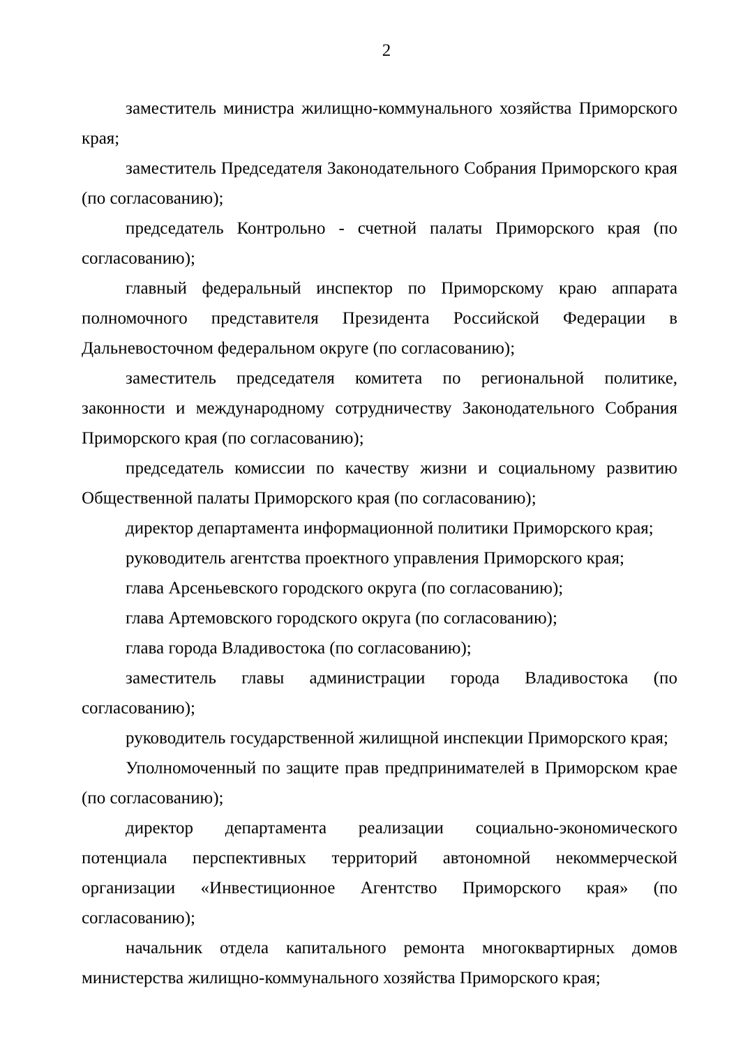2
заместитель министра жилищно-коммунального хозяйства Приморского края;
заместитель Председателя Законодательного Собрания Приморского края (по согласованию);
председатель Контрольно - счетной палаты Приморского края (по согласованию);
главный федеральный инспектор по Приморскому краю аппарата полномочного представителя Президента Российской Федерации в Дальневосточном федеральном округе (по согласованию);
заместитель председателя комитета по региональной политике, законности и международному сотрудничеству Законодательного Собрания Приморского края (по согласованию);
председатель комиссии по качеству жизни и социальному развитию Общественной палаты Приморского края (по согласованию);
директор департамента информационной политики Приморского края;
руководитель агентства проектного управления Приморского края;
глава Арсеньевского городского округа (по согласованию);
глава Артемовского городского округа (по согласованию);
глава города Владивостока (по согласованию);
заместитель главы администрации города Владивостока (по согласованию);
руководитель государственной жилищной инспекции Приморского края;
Уполномоченный по защите прав предпринимателей в Приморском крае (по согласованию);
директор департамента реализации социально-экономического потенциала перспективных территорий автономной некоммерческой организации «Инвестиционное Агентство Приморского края» (по согласованию);
начальник отдела капитального ремонта многоквартирных домов министерства жилищно-коммунального хозяйства Приморского края;